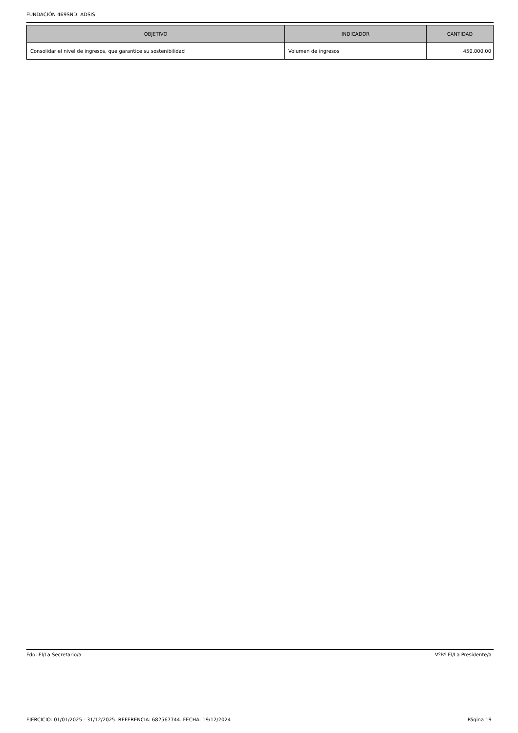FUNDACIÓN 469SND: ADSIS
| OBJETIVO | INDICADOR | CANTIDAD |
| --- | --- | --- |
| Consolidar el nivel de ingresos, que garantice su sostenibilidad | Volumen de ingresos | 450.000,00 |
Fdo: El/La Secretario/a VºBº El/La Presidente/a
EJERCICIO: 01/01/2025 - 31/12/2025. REFERENCIA: 682567744. FECHA: 19/12/2024 Página 19